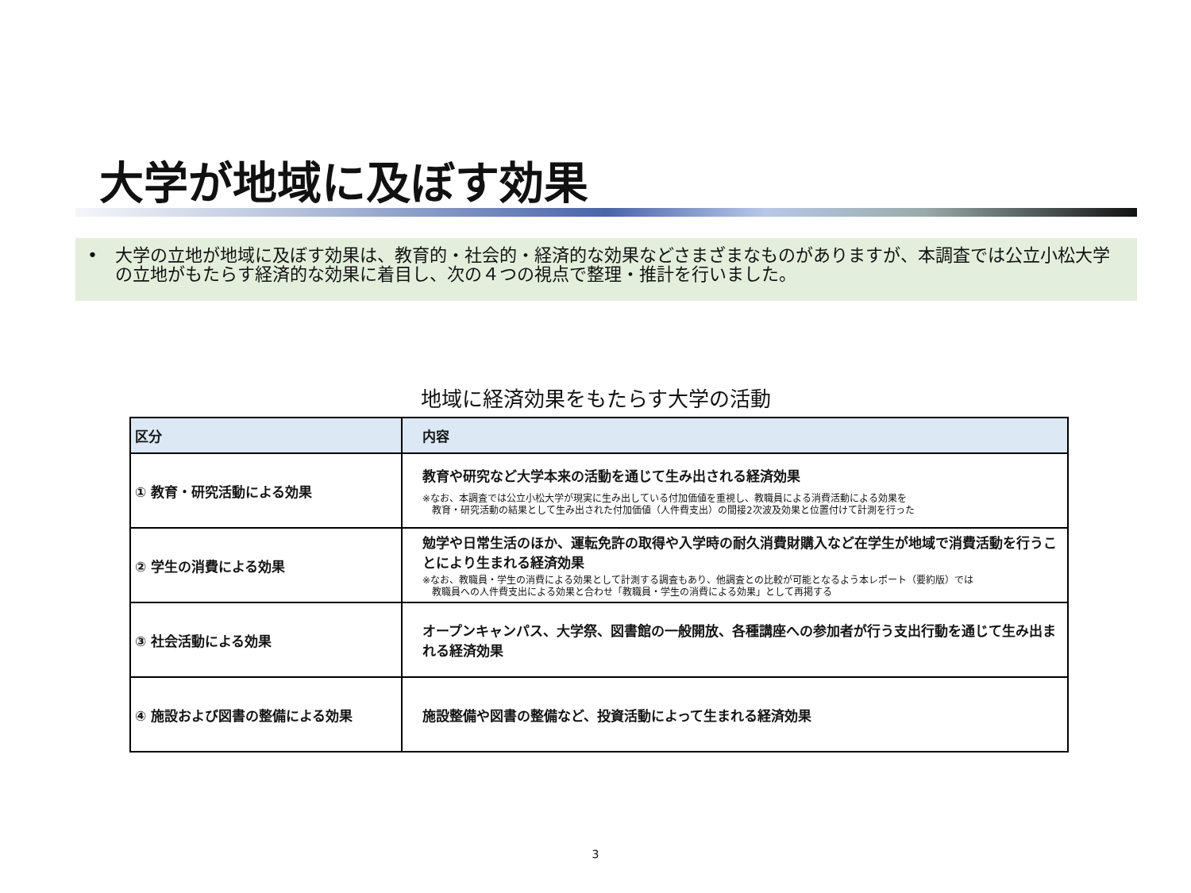大学が地域に及ぼす効果
• 大学の立地が地域に及ぼす効果は、教育的・社会的・経済的な効果などさまざまなものがありますが、本調査では公立小松大学の立地がもたらす経済的な効果に着目し、次の４つの視点で整理・推計を行いました。
地域に経済効果をもたらす大学の活動
| 区分 | 内容 |
| --- | --- |
| ① 教育・研究活動による効果 | 教育や研究など大学本来の活動を通じて生み出される経済効果 ※なお、本調査では公立小松大学が現実に生み出している付加価値を重視し、教職員による消費活動による効果を 教育・研究活動の結果として生み出された付加価値（人件費支出）の間接2次波及効果と位置付けて計測を行った |
| ② 学生の消費による効果 | 勉学や日常生活のほか、運転免許の取得や入学時の耐久消費財購入など在学生が地域で消費活動を行うことにより生まれる経済効果 ※なお、教職員・学生の消費による効果として計測する調査もあり、他調査との比較が可能となるよう本レポート（要約版）では 教職員への人件費支出による効果と合わせ「教職員・学生の消費による効果」として再掲する |
| ③ 社会活動による効果 | オープンキャンパス、大学祭、図書館の一般開放、各種講座への参加者が行う支出行動を通じて生み出まれる経済効果 |
| ④ 施設および図書の整備による効果 | 施設整備や図書の整備など、投資活動によって生まれる経済効果 |
3